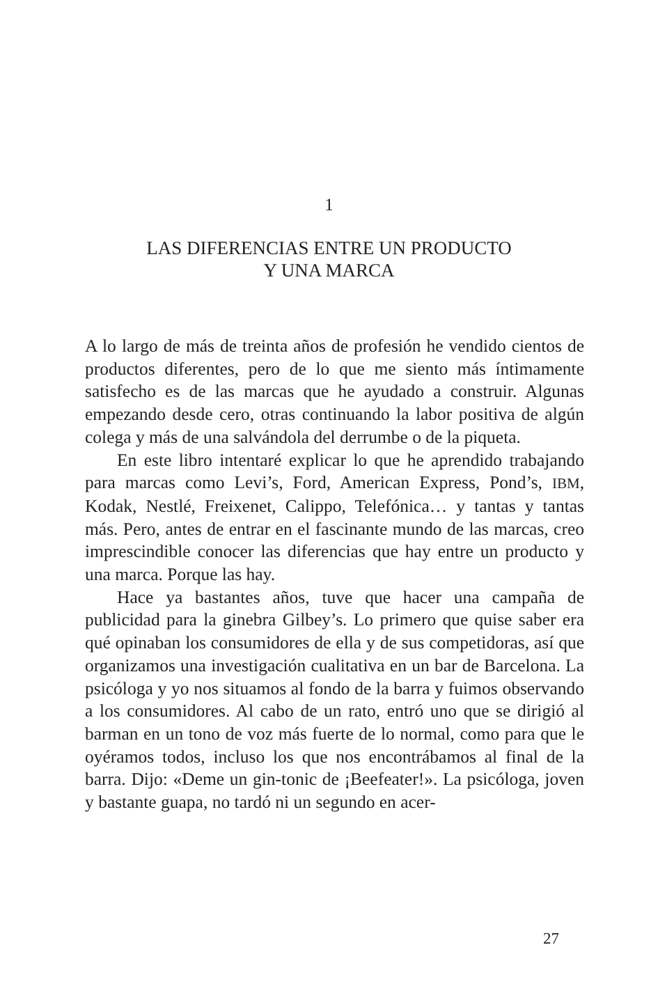1
LAS DIFERENCIAS ENTRE UN PRODUCTO
Y UNA MARCA
A lo largo de más de treinta años de profesión he vendido cientos de productos diferentes, pero de lo que me siento más íntimamente satisfecho es de las marcas que he ayudado a construir. Algunas empezando desde cero, otras continuando la labor positiva de algún colega y más de una salvándola del derrumbe o de la piqueta.
En este libro intentaré explicar lo que he aprendido trabajando para marcas como Levi’s, Ford, American Express, Pond’s, IBM, Kodak, Nestlé, Freixenet, Calippo, Telefónica… y tantas y tantas más. Pero, antes de entrar en el fascinante mundo de las marcas, creo imprescindible conocer las diferencias que hay entre un producto y una marca. Porque las hay.
Hace ya bastantes años, tuve que hacer una campaña de publicidad para la ginebra Gilbey’s. Lo primero que quise saber era qué opinaban los consumidores de ella y de sus competidoras, así que organizamos una investigación cualitativa en un bar de Barcelona. La psicóloga y yo nos situamos al fondo de la barra y fuimos observando a los consumidores. Al cabo de un rato, entró uno que se dirigió al barman en un tono de voz más fuerte de lo normal, como para que le oyéramos todos, incluso los que nos encontrábamos al final de la barra. Dijo: «Deme un gin-tonic de ¡Beefeater!». La psicóloga, joven y bastante guapa, no tardó ni un segundo en acer-
27